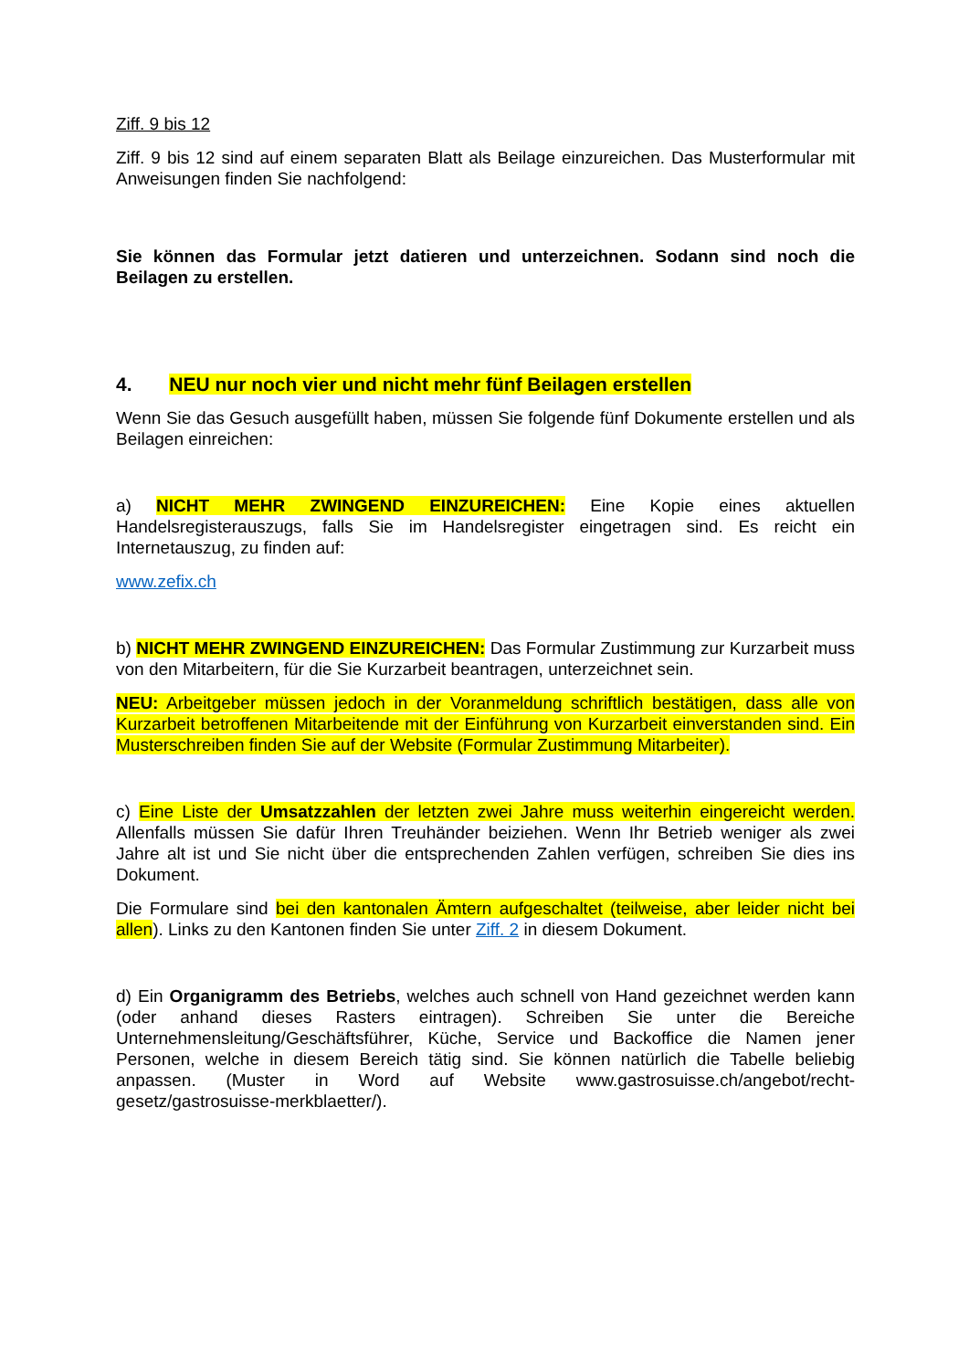Ziff. 9 bis 12
Ziff. 9 bis 12 sind auf einem separaten Blatt als Beilage einzureichen. Das Musterformular mit Anweisungen finden Sie nachfolgend:
Sie können das Formular jetzt datieren und unterzeichnen. Sodann sind noch die Beilagen zu erstellen.
4. NEU nur noch vier und nicht mehr fünf Beilagen erstellen
Wenn Sie das Gesuch ausgefüllt haben, müssen Sie folgende fünf Dokumente erstellen und als Beilagen einreichen:
a) NICHT MEHR ZWINGEND EINZUREICHEN: Eine Kopie eines aktuellen Handelsregisterauszugs, falls Sie im Handelsregister eingetragen sind. Es reicht ein Internetauszug, zu finden auf:
www.zefix.ch
b) NICHT MEHR ZWINGEND EINZUREICHEN: Das Formular Zustimmung zur Kurzarbeit muss von den Mitarbeitern, für die Sie Kurzarbeit beantragen, unterzeichnet sein.
NEU: Arbeitgeber müssen jedoch in der Voranmeldung schriftlich bestätigen, dass alle von Kurzarbeit betroffenen Mitarbeitende mit der Einführung von Kurzarbeit einverstanden sind. Ein Musterschreiben finden Sie auf der Website (Formular Zustimmung Mitarbeiter).
c) Eine Liste der Umsatzzahlen der letzten zwei Jahre muss weiterhin eingereicht werden. Allenfalls müssen Sie dafür Ihren Treuhänder beiziehen. Wenn Ihr Betrieb weniger als zwei Jahre alt ist und Sie nicht über die entsprechenden Zahlen verfügen, schreiben Sie dies ins Dokument.
Die Formulare sind bei den kantonalen Ämtern aufgeschaltet (teilweise, aber leider nicht bei allen). Links zu den Kantonen finden Sie unter Ziff. 2 in diesem Dokument.
d) Ein Organigramm des Betriebs, welches auch schnell von Hand gezeichnet werden kann (oder anhand dieses Rasters eintragen). Schreiben Sie unter die Bereiche Unternehmensleitung/Geschäftsführer, Küche, Service und Backoffice die Namen jener Personen, welche in diesem Bereich tätig sind. Sie können natürlich die Tabelle beliebig anpassen. (Muster in Word auf Website www.gastrosuisse.ch/angebot/recht-gesetz/gastrosuisse-merkblaetter/).